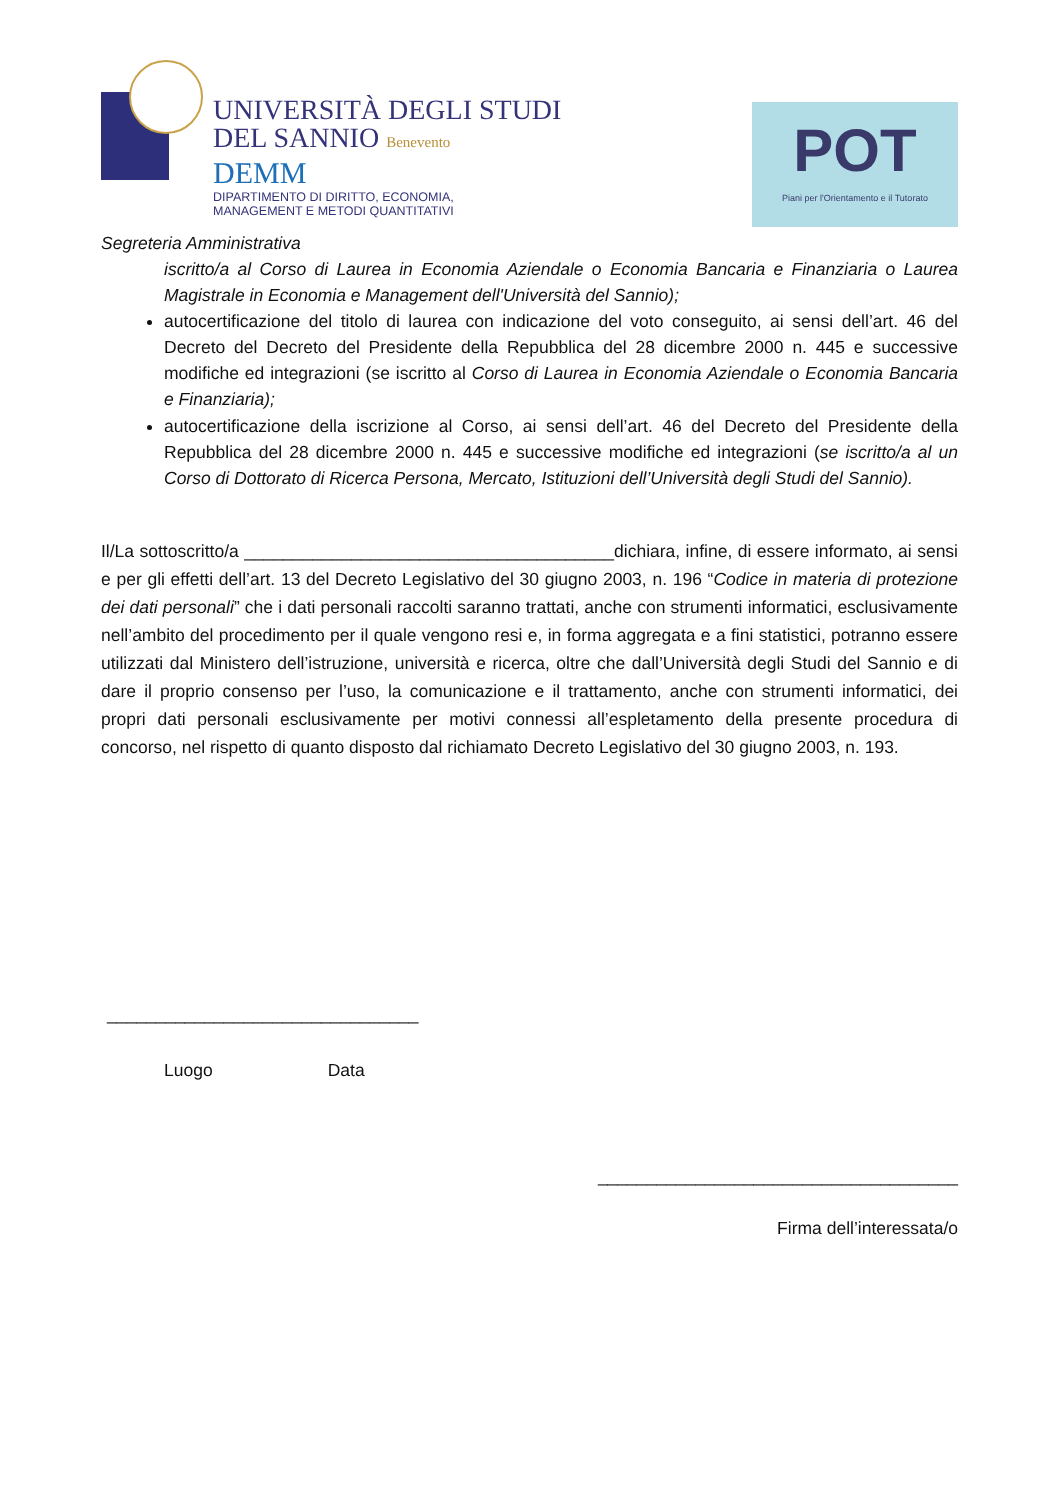UNIVERSITÀ DEGLI STUDI
DEL SANNIO Benevento
DEMM
DIPARTIMENTO DI DIRITTO, ECONOMIA,
MANAGEMENT E METODI QUANTITATIVI
POT
Piani per l'Orientamento e il Tutorato
Segreteria Amministrativa
iscritto/a al Corso di Laurea in Economia Aziendale o Economia Bancaria e Finanziaria o Laurea Magistrale in Economia e Management dell'Università del Sannio);
autocertificazione del titolo di laurea con indicazione del voto conseguito, ai sensi dell’art. 46 del Decreto del Decreto del Presidente della Repubblica del 28 dicembre 2000 n. 445 e successive modifiche ed integrazioni (se iscritto al Corso di Laurea in Economia Aziendale o Economia Bancaria e Finanziaria);
autocertificazione della iscrizione al Corso, ai sensi dell’art. 46 del Decreto del Presidente della Repubblica del 28 dicembre 2000 n. 445 e successive modifiche ed integrazioni (se iscritto/a al un Corso di Dottorato di Ricerca Persona, Mercato, Istituzioni dell’Università degli Studi del Sannio).
Il/La sottoscritto/a ______________________________________dichiara, infine, di essere informato, ai sensi e per gli effetti dell’art. 13 del Decreto Legislativo del 30 giugno 2003, n. 196 “Codice in materia di protezione dei dati personali” che i dati personali raccolti saranno trattati, anche con strumenti informatici, esclusivamente nell’ambito del procedimento per il quale vengono resi e, in forma aggregata e a fini statistici, potranno essere utilizzati dal Ministero dell’istruzione, università e ricerca, oltre che dall’Università degli Studi del Sannio e di dare il proprio consenso per l’uso, la comunicazione e il trattamento, anche con strumenti informatici, dei propri dati personali esclusivamente per motivi connessi all’espletamento della presente procedura di concorso, nel rispetto di quanto disposto dal richiamato Decreto Legislativo del 30 giugno 2003, n. 193.
________________________________
Luogo Data
_____________________________________
Firma dell’interessata/o